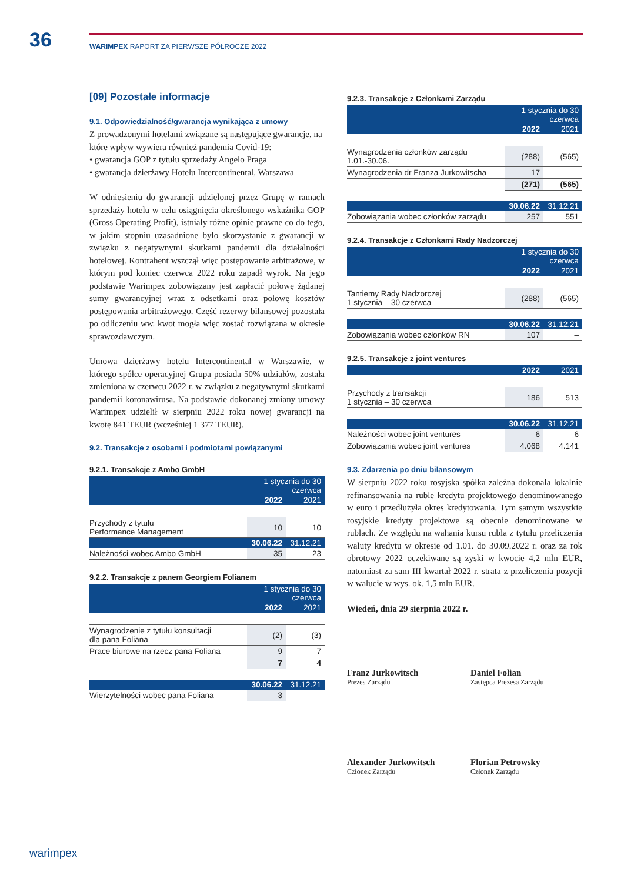36 WARIMPEX RAPORT ZA PIERWSZE PÓŁROCZE 2022
[09] Pozostałe informacje
9.1. Odpowiedzialność/gwarancja wynikająca z umowy
Z prowadzonymi hotelami związane są następujące gwarancje, na które wpływ wywiera również pandemia Covid-19:
• gwarancja GOP z tytułu sprzedaży Angelo Praga
• gwarancja dzierżawy Hotelu Intercontinental, Warszawa
W odniesieniu do gwarancji udzielonej przez Grupę w ramach sprzedaży hotelu w celu osiągnięcia określonego wskaźnika GOP (Gross Operating Profit), istniały różne opinie prawne co do tego, w jakim stopniu uzasadnione było skorzystanie z gwarancji w związku z negatywnymi skutkami pandemii dla działalności hotelowej. Kontrahent wszczął więc postępowanie arbitrażowe, w którym pod koniec czerwca 2022 roku zapadł wyrok. Na jego podstawie Warimpex zobowiązany jest zapłacić połowę żądanej sumy gwarancyjnej wraz z odsetkami oraz połowę kosztów postępowania arbitrażowego. Część rezerwy bilansowej pozostała po odliczeniu ww. kwot mogła więc zostać rozwiązana w okresie sprawozdawczym.
Umowa dzierżawy hotelu Intercontinental w Warszawie, w którego spółce operacyjnej Grupa posiada 50% udziałów, została zmieniona w czerwcu 2022 r. w związku z negatywnymi skutkami pandemii koronawirusa. Na podstawie dokonanej zmiany umowy Warimpex udzielił w sierpniu 2022 roku nowej gwarancji na kwotę 841 TEUR (wcześniej 1 377 TEUR).
9.2. Transakcje z osobami i podmiotami powiązanymi
9.2.1. Transakcje z Ambo GmbH
| | 1 stycznia do 30 czerwca | |
| --- | --- | --- |
| | 2022 | 2021 |
| Przychody z tytułu Performance Management | 10 | 10 |
| | 30.06.22 | 31.12.21 |
| Należności wobec Ambo GmbH | 35 | 23 |
9.2.2. Transakcje z panem Georgiem Folianem
| | 1 stycznia do 30 czerwca | |
| --- | --- | --- |
| | 2022 | 2021 |
| Wynagrodzenie z tytułu konsultacji dla pana Foliana | (2) | (3) |
| Prace biurowe na rzecz pana Foliana | 9 | 7 |
| | 7 | 4 |
| | 30.06.22 | 31.12.21 |
| Wierzytelności wobec pana Foliana | 3 | – |
9.2.3. Transakcje z Członkami Zarządu
| | 1 stycznia do 30 czerwca | |
| --- | --- | --- |
| | 2022 | 2021 |
| Wynagrodzenia członków zarządu 1.01.-30.06. | (288) | (565) |
| Wynagrodzenia dr Franza Jurkowitscha | 17 | – |
| | (271) | (565) |
| | 30.06.22 | 31.12.21 |
| Zobowiązania wobec członków zarządu | 257 | 551 |
9.2.4. Transakcje z Członkami Rady Nadzorczej
| | 1 stycznia do 30 czerwca | |
| --- | --- | --- |
| | 2022 | 2021 |
| Tantiemy Rady Nadzorczej 1 stycznia – 30 czerwca | (288) | (565) |
| | 30.06.22 | 31.12.21 |
| Zobowiązania wobec członków RN | 107 | – |
9.2.5. Transakcje z joint ventures
| | 2022 | 2021 |
| --- | --- | --- |
| Przychody z transakcji 1 stycznia – 30 czerwca | 186 | 513 |
| | 30.06.22 | 31.12.21 |
| Należności wobec joint ventures | 6 | 6 |
| Zobowiązania wobec joint ventures | 4.068 | 4.141 |
9.3. Zdarzenia po dniu bilansowym
W sierpniu 2022 roku rosyjska spółka zależna dokonała lokalnie refinansowania na ruble kredytu projektowego denominowanego w euro i przedłużyła okres kredytowania. Tym samym wszystkie rosyjskie kredyty projektowe są obecnie denominowane w rublach. Ze względu na wahania kursu rubla z tytułu przeliczenia waluty kredytu w okresie od 1.01. do 30.09.2022 r. oraz za rok obrotowy 2022 oczekiwane są zyski w kwocie 4,2 mln EUR, natomiast za sam III kwartał 2022 r. strata z przeliczenia pozycji w walucie w wys. ok. 1,5 mln EUR.
Wiedeń, dnia 29 sierpnia 2022 r.
Franz Jurkowitsch
Prezes Zarządu
Daniel Folian
Zastępca Prezesa Zarządu
Alexander Jurkowitsch
Członek Zarządu
Florian Petrowsky
Członek Zarządu
warimpex